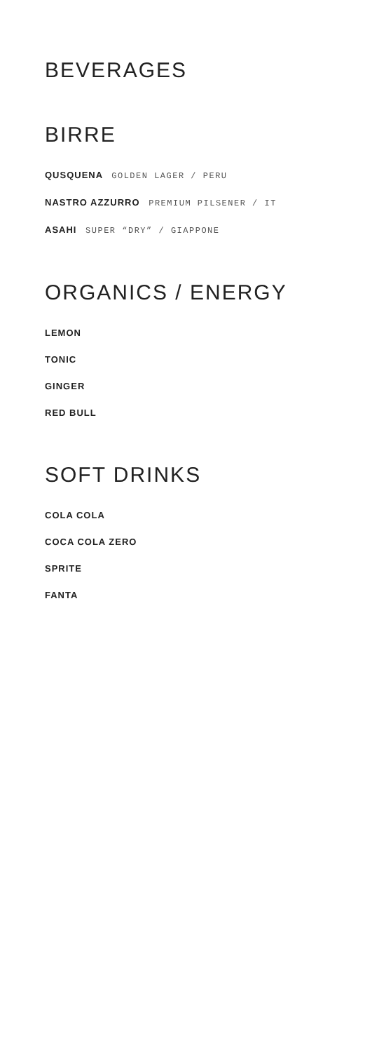BEVERAGES
BIRRE
QUSQUENA GOLDEN LAGER / PERU
NASTRO AZZURRO PREMIUM PILSENER / IT
ASAHI SUPER “DRY” / GIAPPONE
ORGANICS / ENERGY
LEMON
TONIC
GINGER
RED BULL
SOFT DRINKS
COLA COLA
COCA COLA ZERO
SPRITE
FANTA